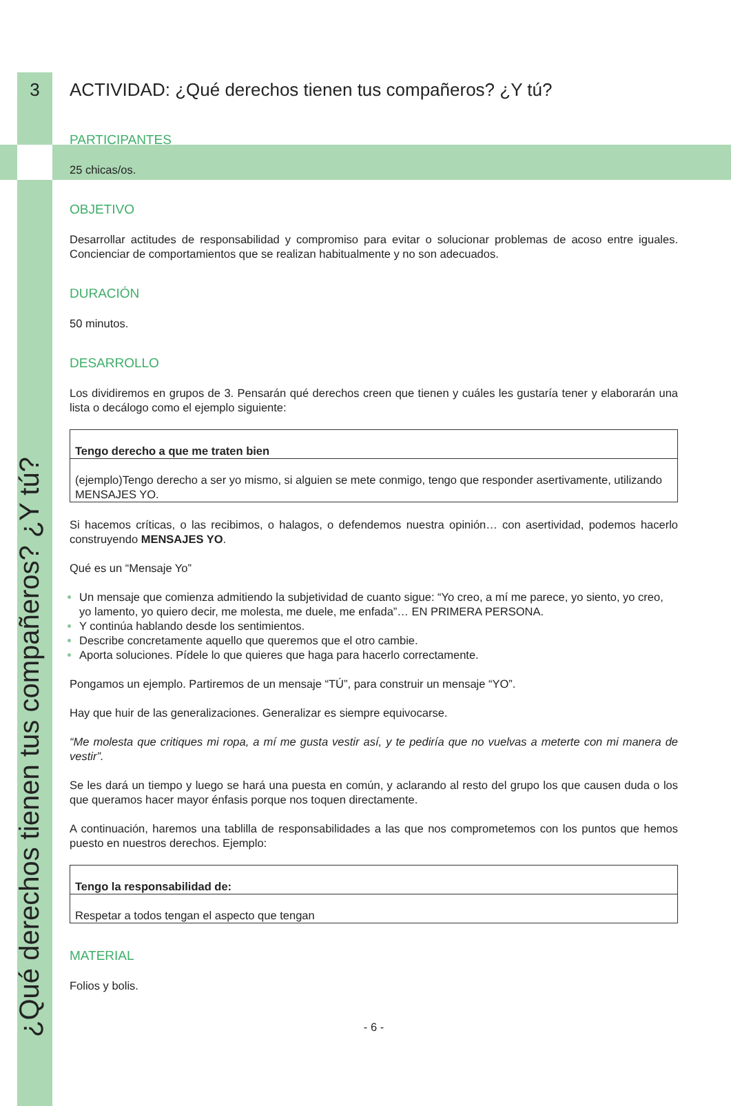¿Qué derechos tienen tus compañeros? ¿Y tú?
3
ACTIVIDAD: ¿Qué derechos tienen tus compañeros? ¿Y tú?
PARTICIPANTES
25 chicas/os.
OBJETIVO
Desarrollar actitudes de responsabilidad y compromiso para evitar o solucionar problemas de acoso entre iguales. Concienciar de comportamientos que se realizan habitualmente y no son adecuados.
DURACIÓN
50 minutos.
DESARROLLO
Los dividiremos en grupos de 3. Pensarán qué derechos creen que tienen y cuáles les gustaría tener y elaborarán una lista o decálogo como el ejemplo siguiente:
| Tengo derecho a que me traten bien |
| (ejemplo)Tengo derecho a ser yo mismo, si alguien se mete conmigo, tengo que responder asertivamente, utilizando MENSAJES YO. |
Si hacemos críticas, o las recibimos, o halagos, o defendemos nuestra opinión… con asertividad, podemos hacerlo construyendo MENSAJES YO.
Qué es un “Mensaje Yo”
Un mensaje que comienza admitiendo la subjetividad de cuanto sigue: “Yo creo, a mí me parece, yo siento, yo creo, yo lamento, yo quiero decir, me molesta, me duele, me enfada”… EN PRIMERA PERSONA.
Y continúa hablando desde los sentimientos.
Describe concretamente aquello que queremos que el otro cambie.
Aporta soluciones. Pídele lo que quieres que haga para hacerlo correctamente.
Pongamos un ejemplo. Partiremos de un mensaje “TÚ”, para construir un mensaje “YO”.
Hay que huir de las generalizaciones. Generalizar es siempre equivocarse.
“Me molesta que critiques mi ropa, a mí me gusta vestir así, y te pediría que no vuelvas a meterte con mi manera de vestir”.
Se les dará un tiempo y luego se hará una puesta en común, y aclarando al resto del grupo los que causen duda o los que queramos hacer mayor énfasis porque nos toquen directamente.
A continuación, haremos una tablilla de responsabilidades a las que nos comprometemos con los puntos que hemos puesto en nuestros derechos. Ejemplo:
| Tengo la responsabilidad de: |
| Respetar a todos tengan el aspecto que tengan |
MATERIAL
Folios y bolis.
- 6 -